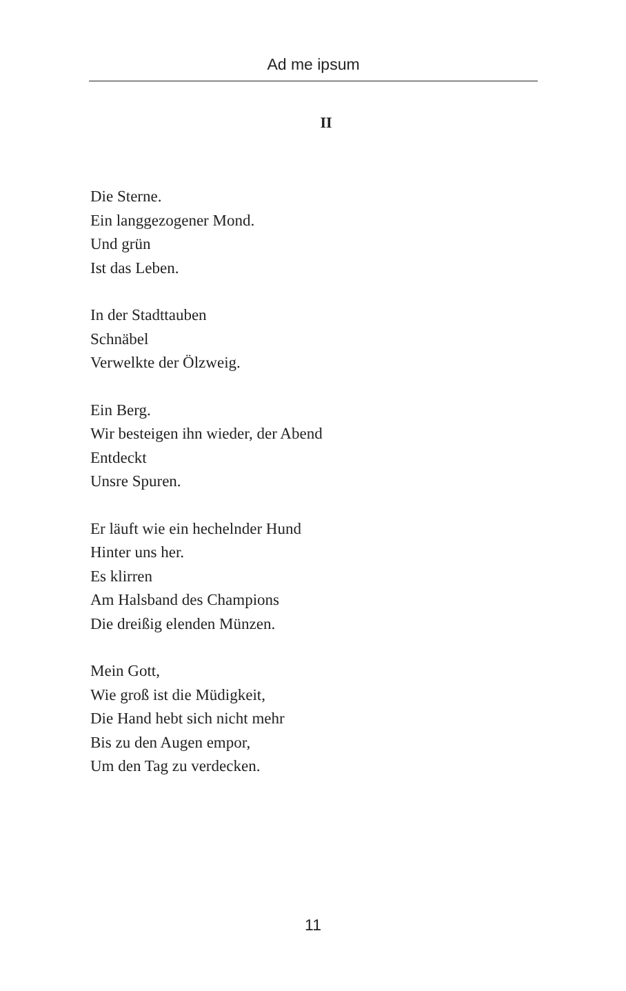Ad me ipsum
II
Die Sterne.
Ein langgezogener Mond.
Und grün
Ist das Leben.
In der Stadttauben
Schnäbel
Verwelkte der Ölzweig.
Ein Berg.
Wir besteigen ihn wieder, der Abend
Entdeckt
Unsre Spuren.
Er läuft wie ein hechelnder Hund
Hinter uns her.
Es klirren
Am Halsband des Champions
Die dreißig elenden Münzen.
Mein Gott,
Wie groß ist die Müdigkeit,
Die Hand hebt sich nicht mehr
Bis zu den Augen empor,
Um den Tag zu verdecken.
11